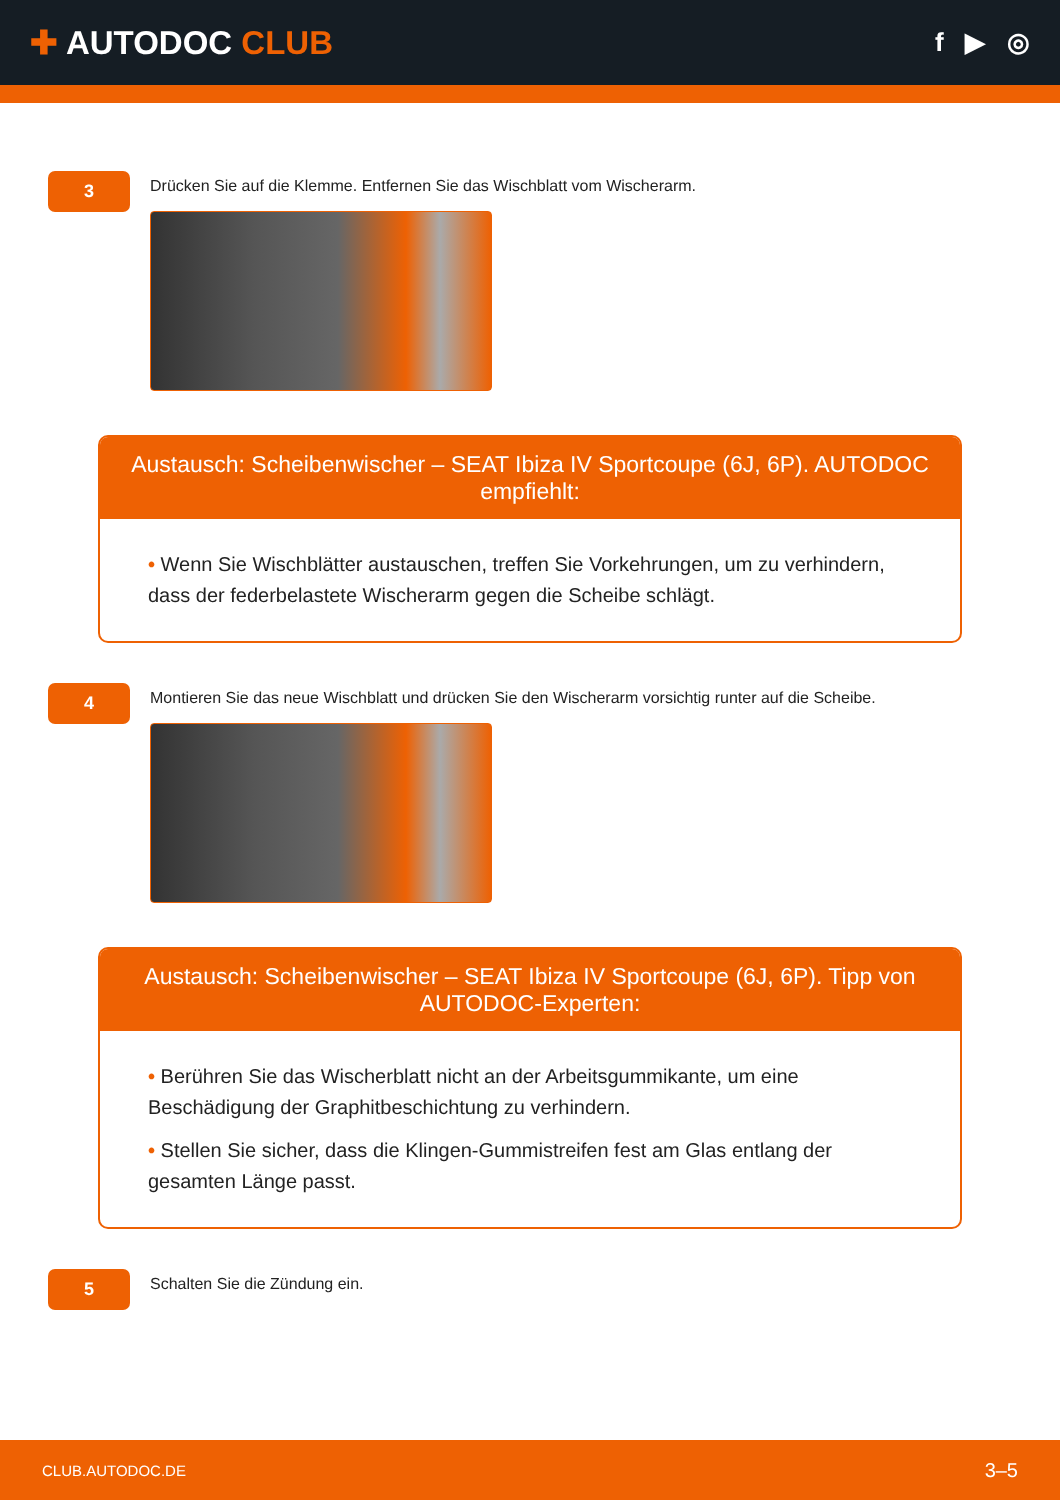✚ AUTODOC CLUB
f ▶ ◎
3
Drücken Sie auf die Klemme. Entfernen Sie das Wischblatt vom Wischerarm.
Austausch: Scheibenwischer – SEAT Ibiza IV Sportcoupe (6J, 6P). AUTODOC empfiehlt:
• Wenn Sie Wischblätter austauschen, treffen Sie Vorkehrungen, um zu verhindern, dass der federbelastete Wischerarm gegen die Scheibe schlägt.
4
Montieren Sie das neue Wischblatt und drücken Sie den Wischerarm vorsichtig runter auf die Scheibe.
Austausch: Scheibenwischer – SEAT Ibiza IV Sportcoupe (6J, 6P). Tipp von AUTODOC-Experten:
• Berühren Sie das Wischerblatt nicht an der Arbeitsgummikante, um eine Beschädigung der Graphitbeschichtung zu verhindern.
• Stellen Sie sicher, dass die Klingen-Gummistreifen fest am Glas entlang der gesamten Länge passt.
5
Schalten Sie die Zündung ein.
CLUB.AUTODOC.DE 3–5